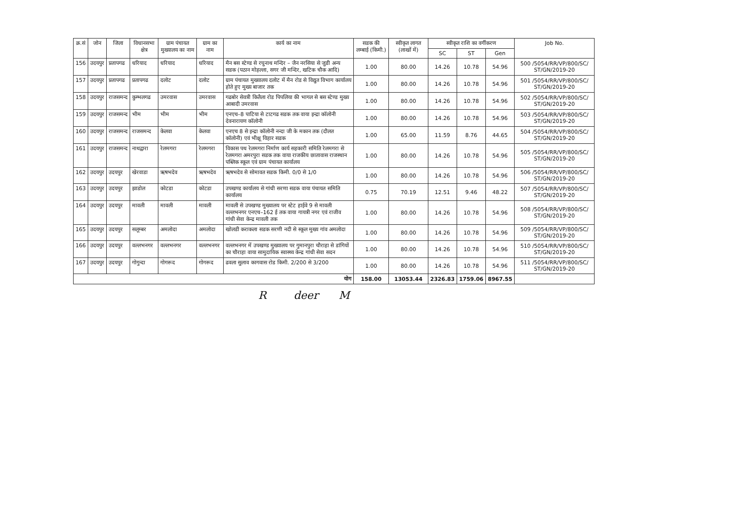| क्र.सं | जोन | जिला | विधानसभा क्षेत्र | ग्राम पंचायत मुख्यालय का नाम | ग्राम का नाम | कार्य का नाम | सडक की लम्बाई (किमी.) | स्वीकृत लागत (लाखों में) | स्वीकृत राशि का वर्गीकरण | | | Job No. |
| --- | --- | --- | --- | --- | --- | --- | --- | --- | --- | --- | --- | --- |
| | | | | | | | | | SC | ST | Gen | |
| 156 | उदयपुर | प्रतापगढ | धरियाद | धरियाद | धरियाद | मैन बस स्टेण्ड से रघुनाथ मन्दिर – जैन नरसिया से जुडी अन्य सडक (पठान मोहल्ला, सगर जी मन्दिर, खटिक चौक आदि) | 1.00 | 80.00 | 14.26 | 10.78 | 54.96 | 500 /5054/RR/VP/800/SC/ ST/GN/2019-20 |
| 157 | उदयपुर | प्रतापगढ | प्रतापगढ | दलोट | दलोट | ग्राम पंचायत मुख्यालय दलोट में मैन रोड से विद्युत विभाग कार्यालय होते हुए मुख्य बाजार तक | 1.00 | 80.00 | 14.26 | 10.78 | 54.96 | 501 /5054/RR/VP/800/SC/ ST/GN/2019-20 |
| 158 | उदयपुर | राजसमन्द | कुम्भलगढ | उमरवास | उमरवास | गढबोर सेवत्री कितैला रोड पिपलिया की भागल से बस स्टेण्ड मुख्य आबादी उमरवास | 1.00 | 80.00 | 14.26 | 10.78 | 54.96 | 502 /5054/RR/VP/800/SC/ ST/GN/2019-20 |
| 159 | उदयपुर | राजसमन्द | भीम | भीम | भीम | एनएच–8 पाटिया से टाटगढ सडक तक वाया इन्द्रा कॉलोनी देवनारायण कॉलोनी | 1.00 | 80.00 | 14.26 | 10.78 | 54.96 | 503 /5054/RR/VP/800/SC/ ST/GN/2019-20 |
| 160 | उदयपुर | राजसमन्द | राजसमन्द | केलवा | केलवा | एनएच 8 से इन्द्रा कॉलोनी नन्दा जी के मकान तक (दौलत कॉलोनी) एवं भीक्षू विहार सडक | 1.00 | 65.00 | 11.59 | 8.76 | 44.65 | 504 /5054/RR/VP/800/SC/ ST/GN/2019-20 |
| 161 | उदयपुर | राजसमन्द | नाथद्वारा | रेलमगरा | रेलमगरा | विकास पथ रेलमगरा निर्माण कार्य सहकारी समिति रेलमगरा से रेलमगरा अमरपुरा सडक तक वाया राजकीय छातावास राजस्थान पब्लिक स्कूल एवं ग्राम पंचायत कार्यालय | 1.00 | 80.00 | 14.26 | 10.78 | 54.96 | 505 /5054/RR/VP/800/SC/ ST/GN/2019-20 |
| 162 | उदयपुर | उदयपुर | खेरवाडा | ऋषभदेव | ऋषभदेव | ऋषभदेव से सोमावत सडक किमी. 0/0 से 1/0 | 1.00 | 80.00 | 14.26 | 10.78 | 54.96 | 506 /5054/RR/VP/800/SC/ ST/GN/2019-20 |
| 163 | उदयपुर | उदयपुर | झाडोल | कोटडा | कोटडा | उपखण्ड कार्यालय से गांधी सरणा सडक वाया पंचायत समिति कार्यालय | 0.75 | 70.19 | 12.51 | 9.46 | 48.22 | 507 /5054/RR/VP/800/SC/ ST/GN/2019-20 |
| 164 | उदयपुर | उदयपुर | मावली | मावली | मावली | मावली से उपखण्ड मुख्यालय पर स्टेट हाईवे 9 से मावली वल्लभनगर एनएच–162 ई तक वाया गायत्री नगर एवं राजीव गांधी सेवा केन्द्र मावली तक | 1.00 | 80.00 | 14.26 | 10.78 | 54.96 | 508 /5054/RR/VP/800/SC/ ST/GN/2019-20 |
| 165 | उदयपुर | उदयपुर | सलूम्बर | अमलोदा | अमलोदा | खोलडी कराकला सडक सरणी नदी से स्कूल मुख्य गांव अमलोदा | 1.00 | 80.00 | 14.26 | 10.78 | 54.96 | 509 /5054/RR/VP/800/SC/ ST/GN/2019-20 |
| 166 | उदयपुर | उदयपुर | वल्लभनगर | वल्लभनगर | वल्लभनगर | वल्लभनगर में उपखण्ड मुख्यालय पर गुमानपुरा चौराहा से डांगियों का चौराहा वाया सामुदायिक स्वास्थ्य केन्द्र गांधी सेवा सदन | 1.00 | 80.00 | 14.26 | 10.78 | 54.96 | 510 /5054/RR/VP/800/SC/ ST/GN/2019-20 |
| 167 | उदयपुर | उदयपुर | गोगुन्दा | गोगरूद | गोगरूद | ढवला सुलाव कागवास रोड किमी. 2/200 से 3/200 | 1.00 | 80.00 | 14.26 | 10.78 | 54.96 | 511 /5054/RR/VP/800/SC/ ST/GN/2019-20 |
| योग | | | | | | | 158.00 | 13053.44 | 2326.83 | 1759.06 | 8967.55 | |
R deer M